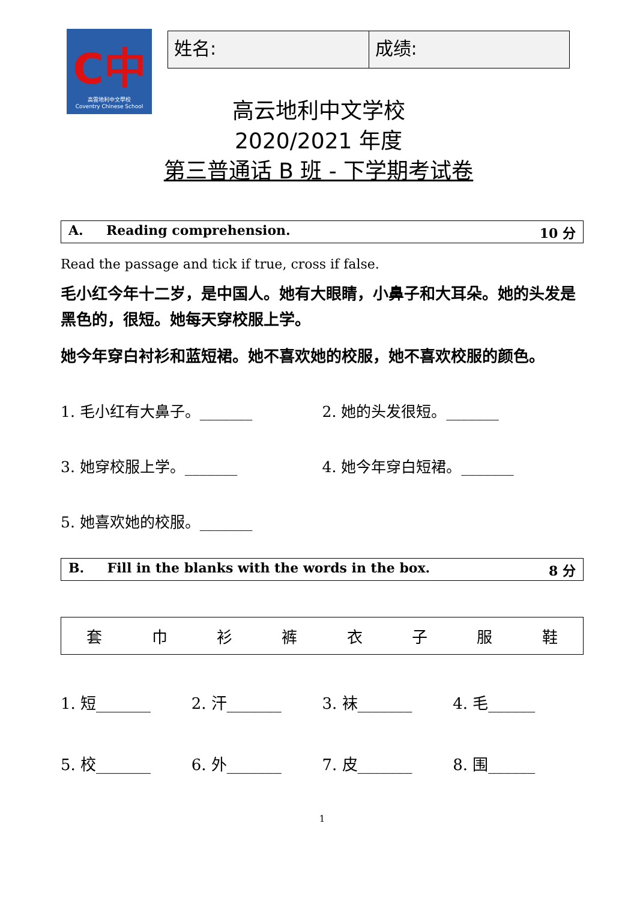C中
高雲地利中文學校
Coventry Chinese School
| 姓名: | 成绩: |
高云地利中文学校
2020/2021 年度
第三普通话 B 班 - 下学期考试卷
A. Reading comprehension. 10 分
Read the passage and tick if true, cross if false.
毛小红今年十二岁，是中国人。她有大眼睛，小鼻子和大耳朵。她的头发是黑色的，很短。她每天穿校服上学。
她今年穿白衬衫和蓝短裙。她不喜欢她的校服，她不喜欢校服的颜色。
1. 毛小红有大鼻子。_______ 2. 她的头发很短。_______
3. 她穿校服上学。_______ 4. 她今年穿白短裙。_______
5. 她喜欢她的校服。_______
B. Fill in the blanks with the words in the box. 8 分
| 套 | 巾 | 衫 | 裤 | 衣 | 子 | 服 | 鞋 |
1. 短_______ 2. 汗_______ 3. 袜_______ 4. 毛______
5. 校_______ 6. 外_______ 7. 皮_______ 8. 围______
1